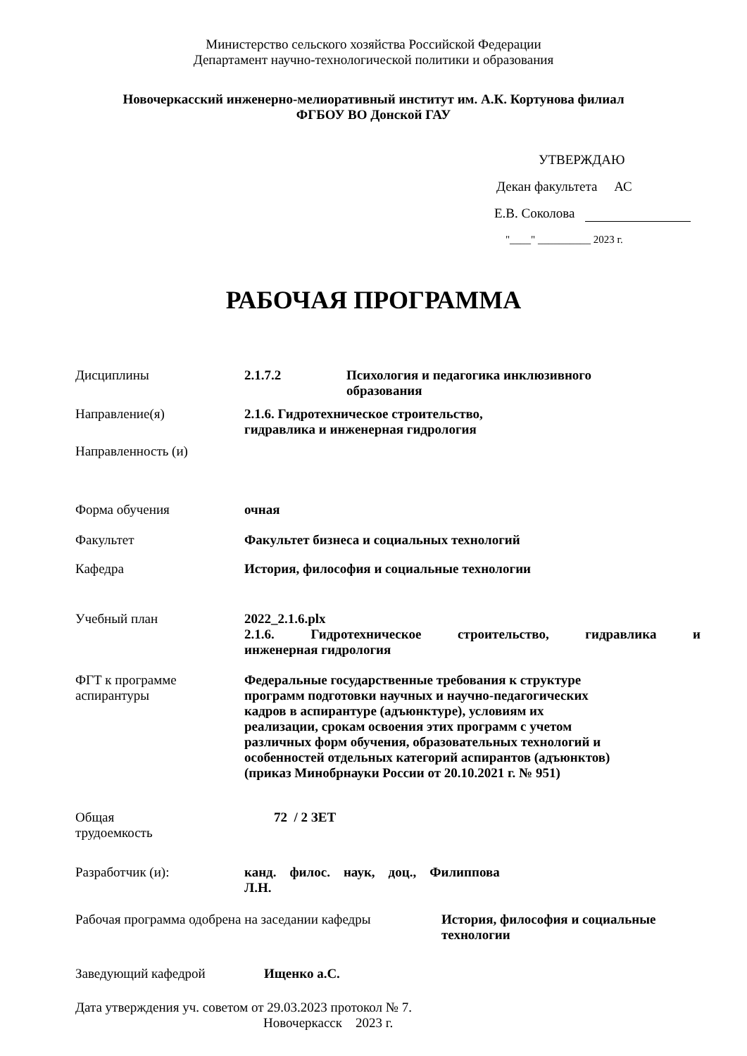Министерство сельского хозяйства Российской Федерации
Департамент научно-технологической политики и образования
Новочеркасский инженерно-мелиоративный институт им. А.К. Кортунова филиал
ФГБОУ ВО Донской ГАУ
УТВЕРЖДАЮ
Декан факультета АС
Е.В. Соколова
"____" __________ 2023 г.
РАБОЧАЯ ПРОГРАММА
Дисциплины 2.1.7.2 Психология и педагогика инклюзивного
образования
Направление(я) 2.1.6. Гидротехническое строительство,
гидравлика и инженерная гидрология
Направленность (и)
Форма обучения очная
Факультет Факультет бизнеса и социальных технологий
Кафедра История, философия и социальные технологии
Учебный план 2022_2.1.6.plx
2.1.6. Гидротехническое строительство, гидравлика и
инженерная гидрология
ФГТ к программе
аспирантуры
Федеральные государственные требования к структуре
программ подготовки научных и научно-педагогических
кадров в аспирантуре (адъюнктуре), условиям их
реализации, срокам освоения этих программ с учетом
различных форм обучения, образовательных технологий и
особенностей отдельных категорий аспирантов (адъюнктов)
(приказ Минобрнауки России от 20.10.2021 г. № 951)
Общая
трудоемкость
72 / 2 ЗЕТ
Разработчик (и): канд. филос. наук, доц., Филиппова
Л.Н.
Рабочая программа одобрена на заседании кафедры
История, философия и социальные
технологии
Заведующий кафедрой Ищенко а.С.
Дата утверждения уч. советом от 29.03.2023 протокол № 7.
Новочеркасск 2023 г.